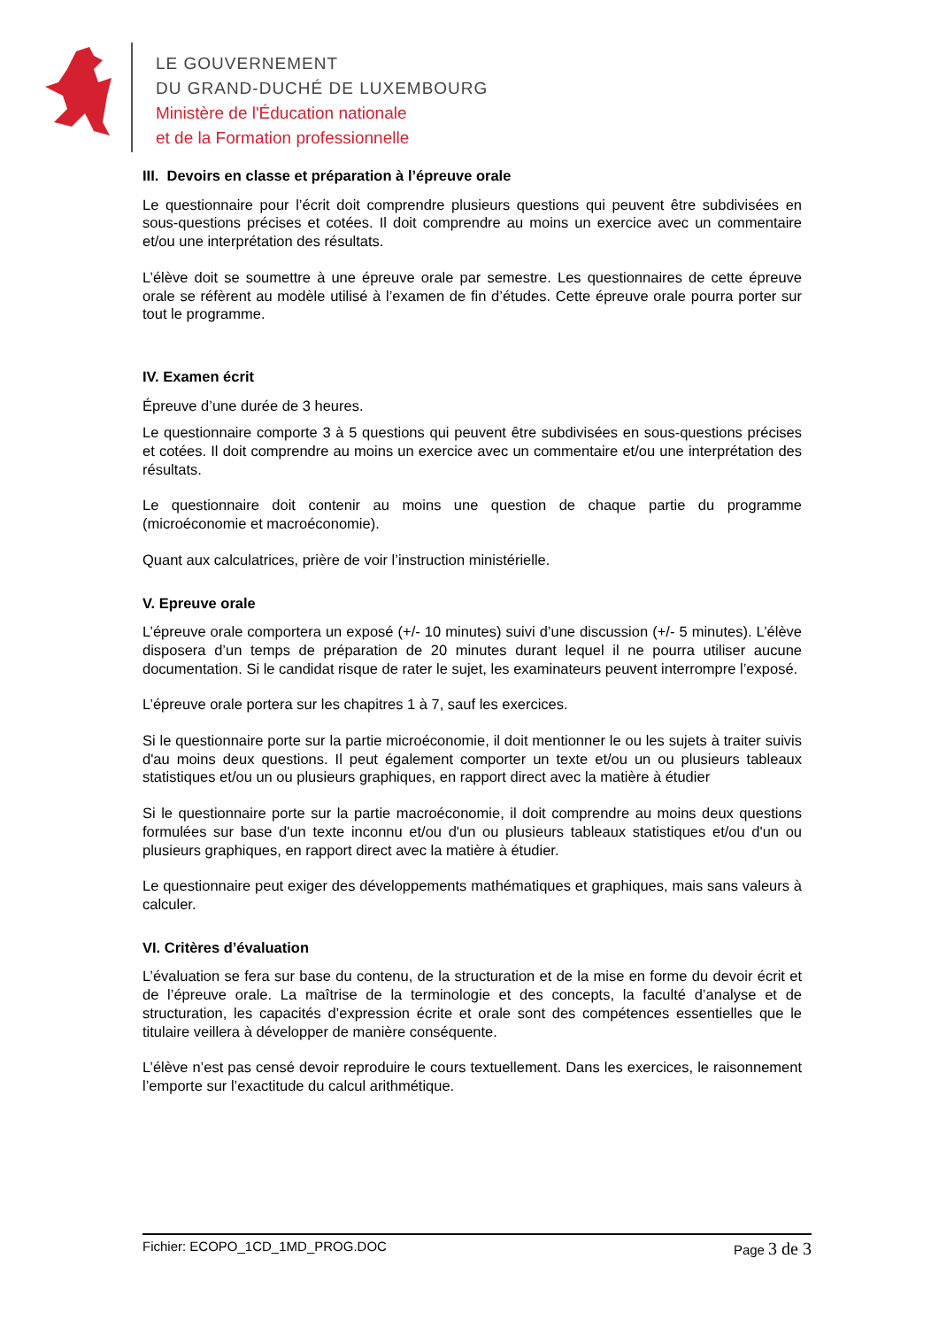LE GOUVERNEMENT
DU GRAND-DUCHÉ DE LUXEMBOURG
Ministère de l'Éducation nationale
et de la Formation professionnelle
III. Devoirs en classe et préparation à l’épreuve orale
Le questionnaire pour l’écrit doit comprendre plusieurs questions qui peuvent être subdivisées en sous-questions précises et cotées. Il doit comprendre au moins un exercice avec un commentaire et/ou une interprétation des résultats.
L’élève doit se soumettre à une épreuve orale par semestre. Les questionnaires de cette épreuve orale se réfèrent au modèle utilisé à l’examen de fin d’études. Cette épreuve orale pourra porter sur tout le programme.
IV. Examen écrit
Épreuve d’une durée de 3 heures.
Le questionnaire comporte 3 à 5 questions qui peuvent être subdivisées en sous-questions précises et cotées. Il doit comprendre au moins un exercice avec un commentaire et/ou une interprétation des résultats.
Le questionnaire doit contenir au moins une question de chaque partie du programme (microéconomie et macroéconomie).
Quant aux calculatrices, prière de voir l’instruction ministérielle.
V. Epreuve orale
L’épreuve orale comportera un exposé (+/- 10 minutes) suivi d’une discussion (+/- 5 minutes). L’élève disposera d’un temps de préparation de 20 minutes durant lequel il ne pourra utiliser aucune documentation. Si le candidat risque de rater le sujet, les examinateurs peuvent interrompre l’exposé.
L’épreuve orale portera sur les chapitres 1 à 7, sauf les exercices.
Si le questionnaire porte sur la partie microéconomie, il doit mentionner le ou les sujets à traiter suivis d'au moins deux questions. Il peut également comporter un texte et/ou un ou plusieurs tableaux statistiques et/ou un ou plusieurs graphiques, en rapport direct avec la matière à étudier
Si le questionnaire porte sur la partie macroéconomie, il doit comprendre au moins deux questions formulées sur base d'un texte inconnu et/ou d'un ou plusieurs tableaux statistiques et/ou d'un ou plusieurs graphiques, en rapport direct avec la matière à étudier.
Le questionnaire peut exiger des développements mathématiques et graphiques, mais sans valeurs à calculer.
VI. Critères d’évaluation
L’évaluation se fera sur base du contenu, de la structuration et de la mise en forme du devoir écrit et de l’épreuve orale. La maîtrise de la terminologie et des concepts, la faculté d’analyse et de structuration, les capacités d’expression écrite et orale sont des compétences essentielles que le titulaire veillera à développer de manière conséquente.
L’élève n’est pas censé devoir reproduire le cours textuellement. Dans les exercices, le raisonnement l’emporte sur l’exactitude du calcul arithmétique.
Fichier: ECOPO_1CD_1MD_PROG.DOC
Page 3 de 3